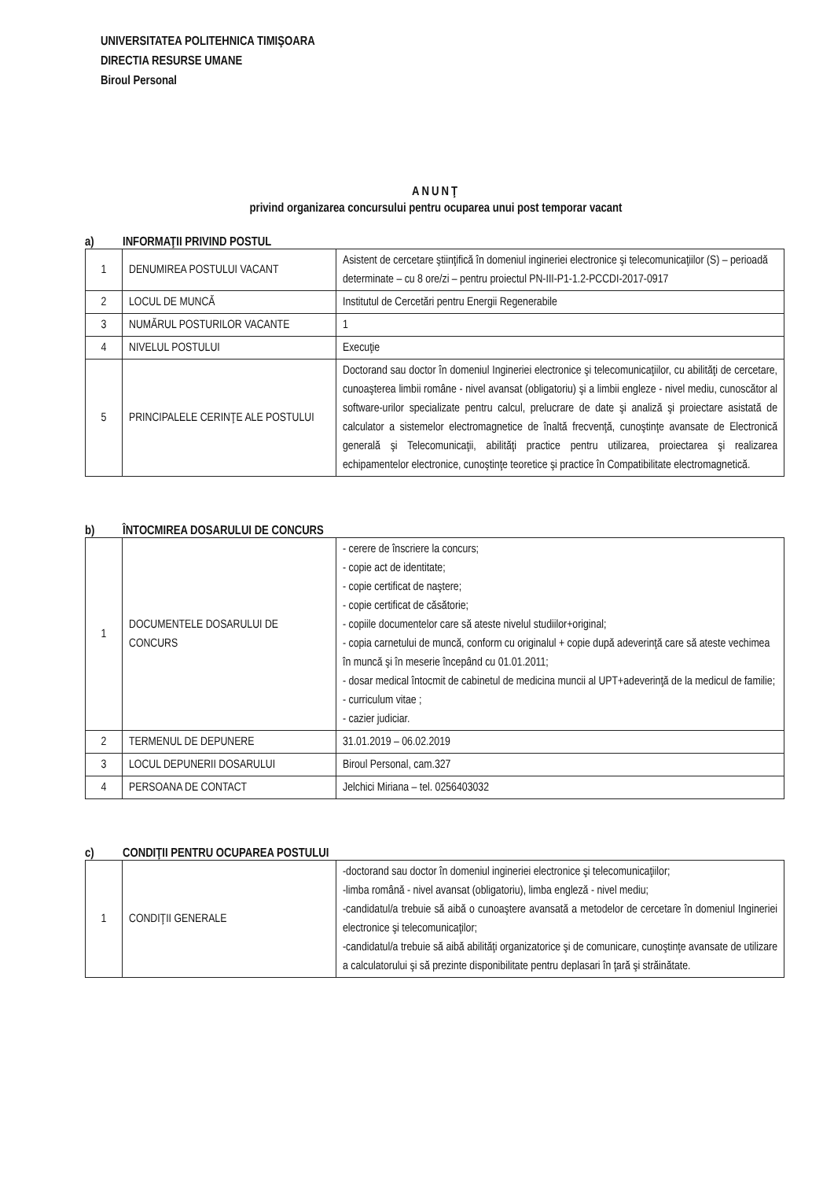UNIVERSITATEA POLITEHNICA TIMIŞOARA
DIRECTIA RESURSE UMANE
Biroul Personal
ANUNŢ
privind organizarea concursului pentru ocuparea unui post temporar vacant
a) INFORMAŢII PRIVIND POSTUL
| 1 | DENUMIREA POSTULUI VACANT | Asistent de cercetare ştiinţifică în domeniul ingineriei electronice şi telecomunicaţiilor (S) – perioadă determinate – cu 8 ore/zi – pentru proiectul PN-III-P1-1.2-PCCDI-2017-0917 |
| 2 | LOCUL DE MUNCĂ | Institutul de Cercetări pentru Energii Regenerabile |
| 3 | NUMĂRUL POSTURILOR VACANTE | 1 |
| 4 | NIVELUL POSTULUI | Execuţie |
| 5 | PRINCIPALELE CERINŢE ALE POSTULUI | Doctorand sau doctor în domeniul Ingineriei electronice şi telecomunicaţiilor, cu abilităţi de cercetare, cunoaşterea limbii române - nivel avansat (obligatoriu) şi a limbii engleze - nivel mediu, cunoscător al software-urilor specializate pentru calcul, prelucrare de date şi analiză şi proiectare asistată de calculator a sistemelor electromagnetice de înaltă frecvenţă, cunoştinţe avansate de Electronică generală şi Telecomunicaţii, abilităţi practice pentru utilizarea, proiectarea şi realizarea echipamentelor electronice, cunoştinţe teoretice şi practice în Compatibilitate electromagnetică. |
b) ÎNTOCMIREA DOSARULUI DE CONCURS
| 1 | DOCUMENTELE DOSARULUI DE CONCURS | - cerere de înscriere la concurs; - copie act de identitate; - copie certificat de naştere; - copie certificat de căsătorie; - copiile documentelor care să ateste nivelul studiilor+original; - copia carnetului de muncă, conform cu originalul + copie după adeverinţă care să ateste vechimea în muncă şi în meserie începând cu 01.01.2011; - dosar medical întocmit de cabinetul de medicina muncii al UPT+adeverinţă de la medicul de familie; - curriculum vitae ; - cazier judiciar. |
| 2 | TERMENUL DE DEPUNERE | 31.01.2019 – 06.02.2019 |
| 3 | LOCUL DEPUNERII DOSARULUI | Biroul Personal, cam.327 |
| 4 | PERSOANA DE CONTACT | Jelchici Miriana – tel. 0256403032 |
c) CONDIŢII PENTRU OCUPAREA POSTULUI
| 1 | CONDIŢII GENERALE | -doctorand sau doctor în domeniul ingineriei electronice şi telecomunicaţiilor; -limba română - nivel avansat (obligatoriu), limba engleză - nivel mediu; -candidatul/a trebuie să aibă o cunoaştere avansată a metodelor de cercetare în domeniul Ingineriei electronice şi telecomunicaţilor; -candidatul/a trebuie să aibă abilităţi organizatorice şi de comunicare, cunoştinţe avansate de utilizare a calculatorului şi să prezinte disponibilitate pentru deplasari în ţară şi străinătate. |